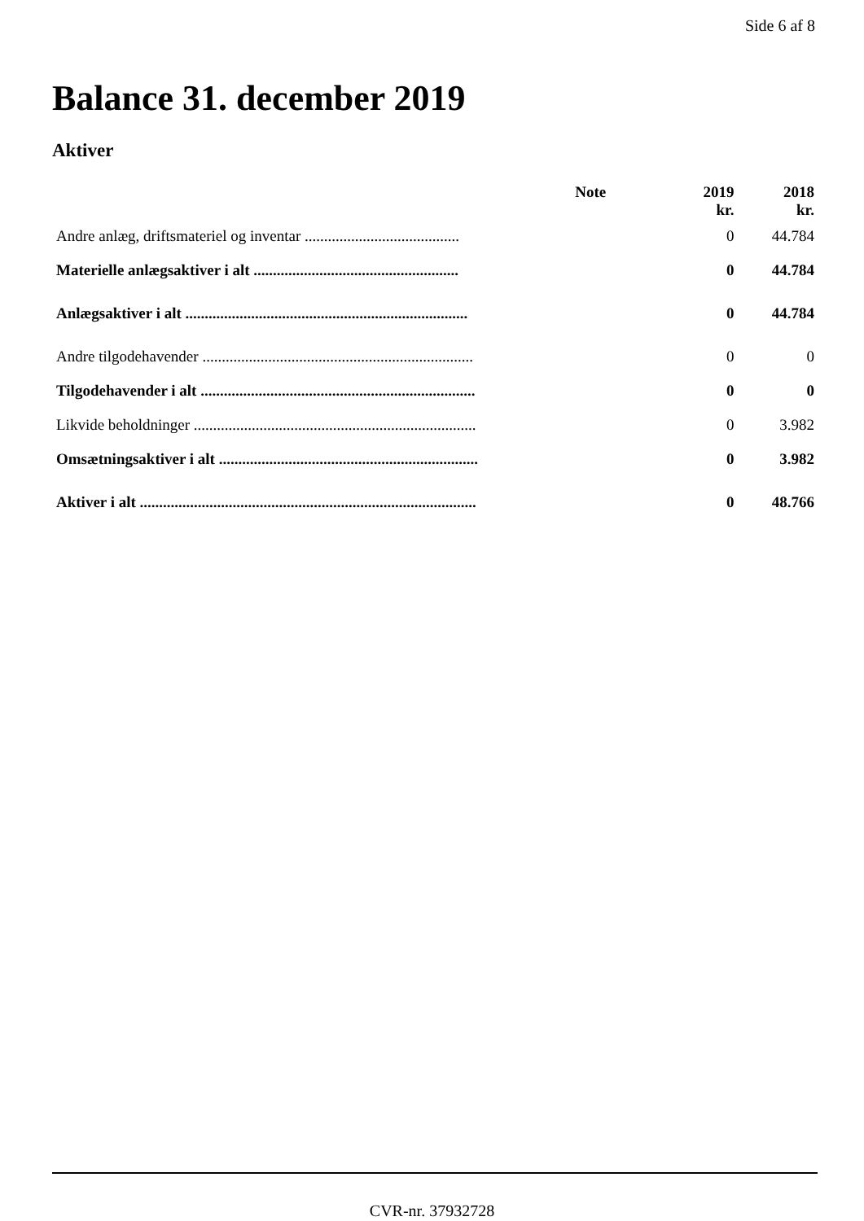Side 6 af 8
Balance 31. december 2019
Aktiver
| | Note | 2019 | 2018 |
| --- | --- | --- | --- |
| | | kr. | kr. |
| Andre anlæg, driftsmateriel og inventar ........................................ | | 0 | 44.784 |
| Materielle anlægsaktiver i alt ..................................................... | | 0 | 44.784 |
| Anlægsaktiver i alt ......................................................................... | | 0 | 44.784 |
| Andre tilgodehavender ...................................................................... | | 0 | 0 |
| Tilgodehavender i alt ....................................................................... | | 0 | 0 |
| Likvide beholdninger ......................................................................... | | 0 | 3.982 |
| Omsætningsaktiver i alt ................................................................... | | 0 | 3.982 |
| Aktiver i alt ....................................................................................... | | 0 | 48.766 |
CVR-nr. 37932728